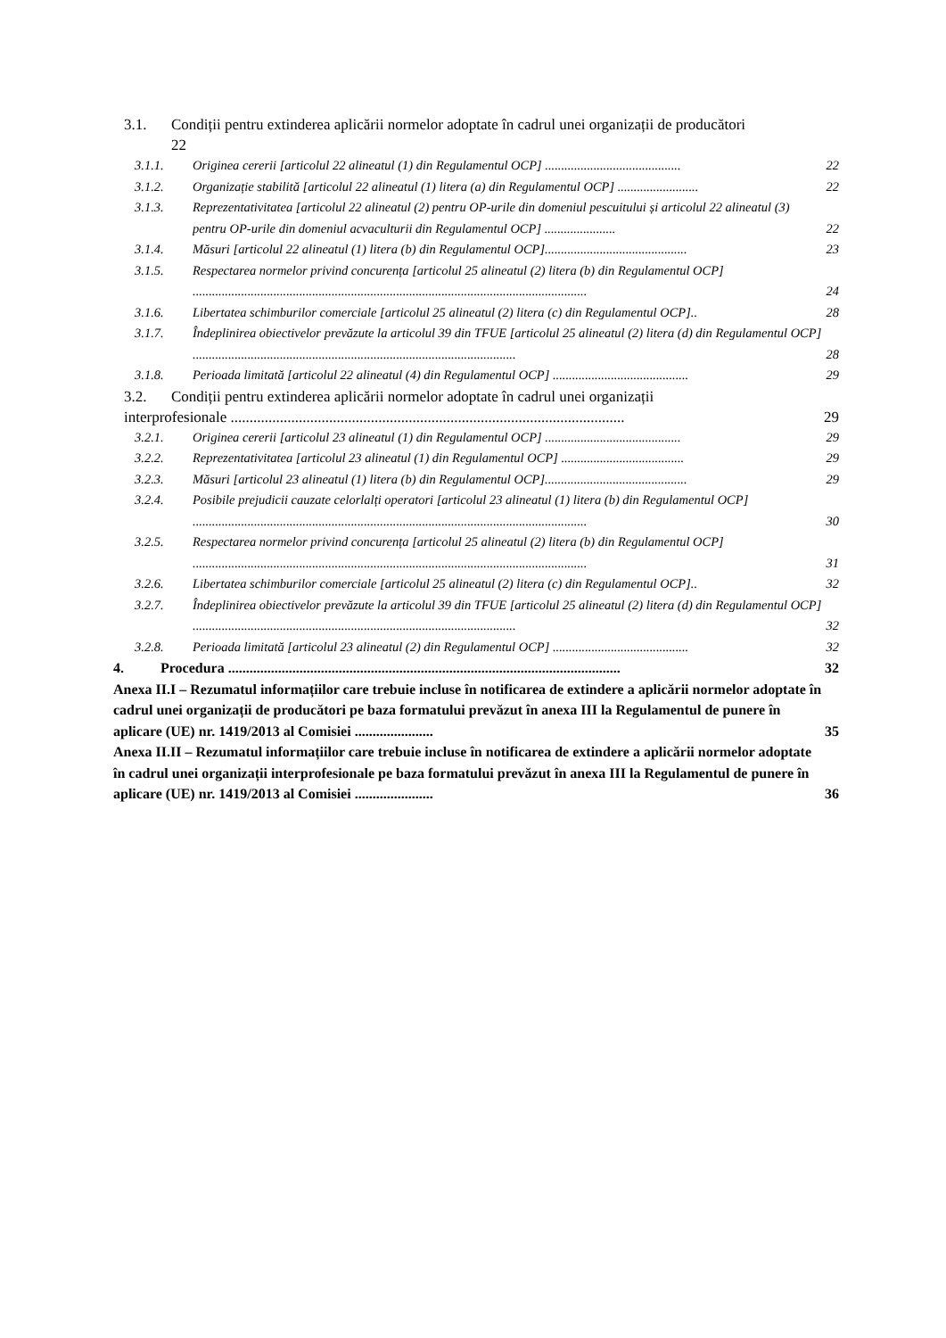3.1. Condiții pentru extinderea aplicării normelor adoptate în cadrul unei organizații de producători
22
3.1.1. Originea cererii [articolul 22 alineatul (1) din Regulamentul OCP] .......................................... 22
3.1.2. Organizație stabilită [articolul 22 alineatul (1) litera (a) din Regulamentul OCP] ......................... 22
3.1.3. Reprezentativitatea [articolul 22 alineatul (2) pentru OP-urile din domeniul pescuitului și articolul 22 alineatul (3) pentru OP-urile din domeniul acvaculturii din Regulamentul OCP] ...................... 22
3.1.4. Măsuri [articolul 22 alineatul (1) litera (b) din Regulamentul OCP]............................................ 23
3.1.5. Respectarea normelor privind concurența [articolul 25 alineatul (2) litera (b) din Regulamentul OCP] .......................................................................................................................... 24
3.1.6. Libertatea schimburilor comerciale [articolul 25 alineatul (2) litera (c) din Regulamentul OCP].. 28
3.1.7. Îndeplinirea obiectivelor prevăzute la articolul 39 din TFUE [articolul 25 alineatul (2) litera (d) din Regulamentul OCP] .................................................................................................... 28
3.1.8. Perioada limitată [articolul 22 alineatul (4) din Regulamentul OCP] .......................................... 29
3.2. Condiții pentru extinderea aplicării normelor adoptate în cadrul unei organizații
interprofesionale ........................................................................................................ 29
3.2.1. Originea cererii [articolul 23 alineatul (1) din Regulamentul OCP] .......................................... 29
3.2.2. Reprezentativitatea [articolul 23 alineatul (1) din Regulamentul OCP] ...................................... 29
3.2.3. Măsuri [articolul 23 alineatul (1) litera (b) din Regulamentul OCP]............................................ 29
3.2.4. Posibile prejudicii cauzate celorlalți operatori [articolul 23 alineatul (1) litera (b) din Regulamentul OCP] .......................................................................................................................... 30
3.2.5. Respectarea normelor privind concurența [articolul 25 alineatul (2) litera (b) din Regulamentul OCP] .......................................................................................................................... 31
3.2.6. Libertatea schimburilor comerciale [articolul 25 alineatul (2) litera (c) din Regulamentul OCP].. 32
3.2.7. Îndeplinirea obiectivelor prevăzute la articolul 39 din TFUE [articolul 25 alineatul (2) litera (d) din Regulamentul OCP] .................................................................................................... 32
3.2.8. Perioada limitată [articolul 23 alineatul (2) din Regulamentul OCP] .......................................... 32
4. Procedura .............................................................................................................. 32
Anexa II.I – Rezumatul informațiilor care trebuie incluse în notificarea de extindere a aplicării normelor adoptate în cadrul unei organizații de producători pe baza formatului prevăzut în anexa III la Regulamentul de punere în aplicare (UE) nr. 1419/2013 al Comisiei ...................... 35
Anexa II.II – Rezumatul informațiilor care trebuie incluse în notificarea de extindere a aplicării normelor adoptate în cadrul unei organizații interprofesionale pe baza formatului prevăzut în anexa III la Regulamentul de punere în aplicare (UE) nr. 1419/2013 al Comisiei ...................... 36